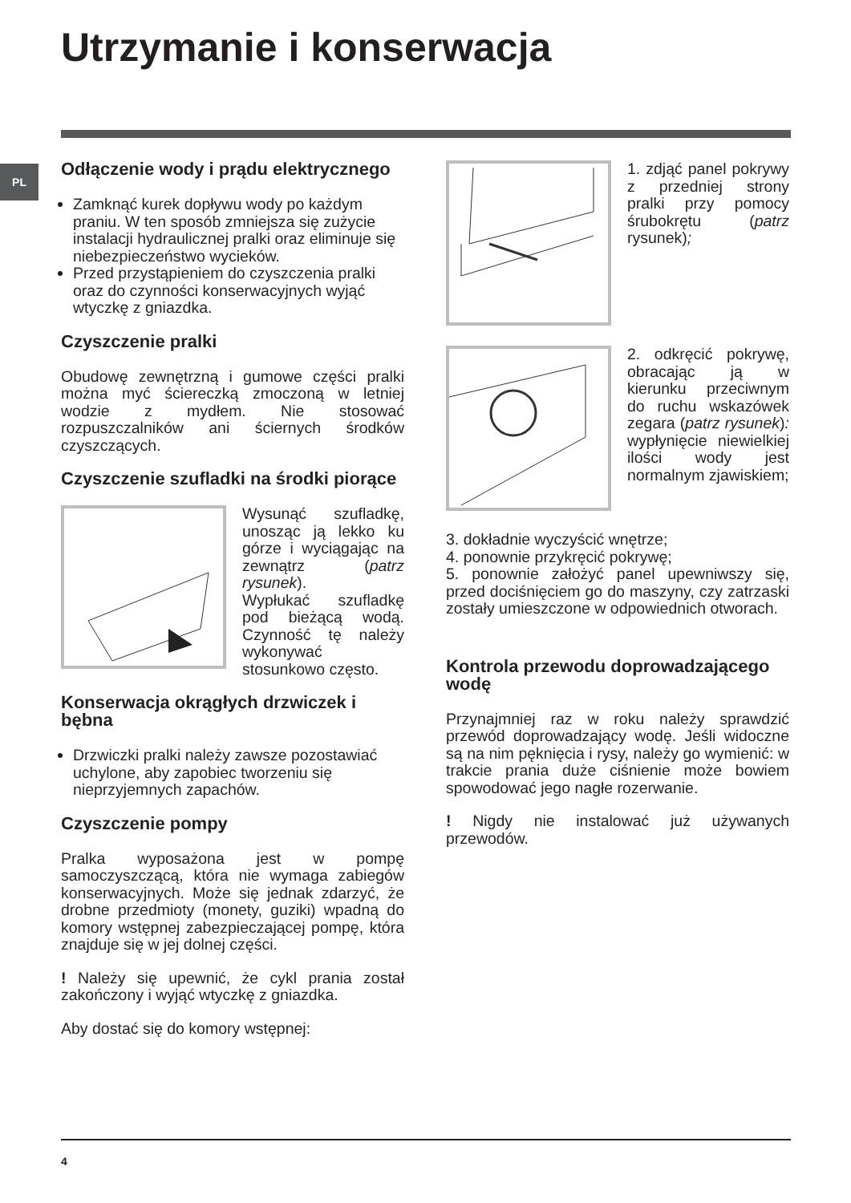Utrzymanie i konserwacja
PL
Odłączenie wody i prądu elektrycznego
Zamknąć kurek dopływu wody po każdym praniu. W ten sposób zmniejsza się zużycie instalacji hydraulicznej pralki oraz eliminuje się niebezpieczeństwo wycieków.
Przed przystąpieniem do czyszczenia pralki oraz do czynności konserwacyjnych wyjąć wtyczkę z gniazdka.
Czyszczenie pralki
Obudowę zewnętrzną i gumowe części pralki można myć ściereczką zmoczoną w letniej wodzie z mydłem. Nie stosować rozpuszczalników ani ściernych środków czyszczących.
Czyszczenie szufladki na środki piorące
Wysunąć szufladkę, unosząc ją lekko ku górze i wyciągając na zewnątrz (patrz rysunek).
Wypłukać szufladkę pod bieżącą wodą. Czynność tę należy wykonywać stosunkowo często.
Konserwacja okrągłych drzwiczek i bębna
Drzwiczki pralki należy zawsze pozostawiać uchylone, aby zapobiec tworzeniu się nieprzyjemnych zapachów.
Czyszczenie pompy
Pralka wyposażona jest w pompę samoczyszczącą, która nie wymaga zabiegów konserwacyjnych. Może się jednak zdarzyć, że drobne przedmioty (monety, guziki) wpadną do komory wstępnej zabezpieczającej pompę, która znajduje się w jej dolnej części.
! Należy się upewnić, że cykl prania został zakończony i wyjąć wtyczkę z gniazdka.
Aby dostać się do komory wstępnej:
1. zdjąć panel pokrywy z przedniej strony pralki przy pomocy śrubokrętu (patrz rysunek);
2. odkręcić pokrywę, obracając ją w kierunku przeciwnym do ruchu wskazówek zegara (patrz rysunek): wypłynięcie niewielkiej ilości wody jest normalnym zjawiskiem;
3. dokładnie wyczyścić wnętrze;
4. ponownie przykręcić pokrywę;
5. ponownie założyć panel upewniwszy się, przed dociśnięciem go do maszyny, czy zatrzaski zostały umieszczone w odpowiednich otworach.
Kontrola przewodu doprowadzającego wodę
Przynajmniej raz w roku należy sprawdzić przewód doprowadzający wodę. Jeśli widoczne są na nim pęknięcia i rysy, należy go wymienić: w trakcie prania duże ciśnienie może bowiem spowodować jego nagłe rozerwanie.
! Nigdy nie instalować już używanych przewodów.
4